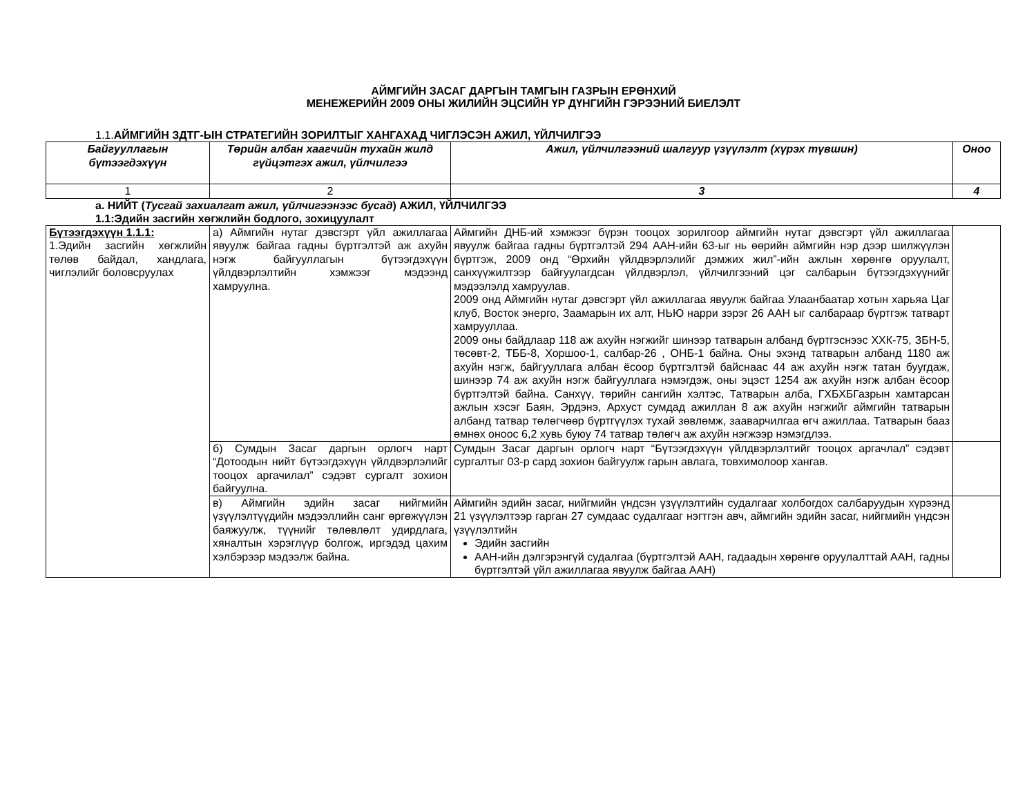АЙМГИЙН ЗАСАГ ДАРГЫН ТАМГЫН ГАЗРЫН ЕРӨНХИЙ
МЕНЕЖЕРИЙН 2009 ОНЫ ЖИЛИЙН ЭЦСИЙН ҮР ДҮНГИЙН ГЭРЭЭНИЙ БИЕЛЭЛТ
1.1.АЙМГИЙН ЗДТГ-ЫН СТРАТЕГИЙН ЗОРИЛТЫГ ХАНГАХАД ЧИГЛЭСЭН АЖИЛ, ҮЙЛЧИЛГЭЭ
| Байгууллагын бүтээгдэхүүн | Төрийн албан хаагчийн тухайн жилд гүйцэтгэх ажил, үйлчилгээ | Ажил, үйлчилгээний шалгуур үзүүлэлт (хүрэх түвшин) | Оноо |
| --- | --- | --- | --- |
| 1 | 2 | 3 | 4 |
а. НИЙТ (Тусгай захиалгат ажил, үйлчигээнээс бусад) АЖИЛ, ҮЙЛЧИЛГЭЭ
1.1:Эдийн засгийн хөгжлийн бодлого, зохицуулалт
| Бүтээгдэхүүн 1.1.1: 1.Эдийн засгийн хөгжлийн төлөв байдал, хандлага, чиглэлийг боловсруулах | а) Аймгийн нутаг дэвсгэрт үйл ажиллагаа явуулж байгаа гадны бүртгэлтэй аж ахуйн нэгж байгууллагын бүтээгдэхүүн үйлдвэрлэлтийн хэмжээг мэдээнд хамруулна. | Аймгийн ДНБ-ий хэмжээг бүрэн тооцох зорилгоор аймгийн нутаг дэвсгэрт үйл ажиллагаа явуулж байгаа гадны бүртгэлтэй 294 ААН-ийн 63-ыг нь өөрийн аймгийн нэр дээр шилжүүлэн бүртгэж, 2009 онд “Өрхийн үйлдвэрлэлийг дэмжих жил”-ийн ажлын хөрөнгө оруулалт, санхүүжилтээр байгуулагдсан үйлдвэрлэл, үйлчилгээний цэг салбарын бүтээгдэхүүнийг мэдээлэлд хамруулав. 2009 онд Аймгийн нутаг дэвсгэрт үйл ажиллагаа явуулж байгаа Улаанбаатар хотын харьяа Цаг клуб, Восток энерго, Заамарын их алт, НЬЮ нарри зэрэг 26 ААН ыг салбараар бүртгэж татварт хамрууллаа. 2009 оны байдлаар 118 аж ахуйн нэгжийг шинээр татварын албанд бүртгэснээс ХХК-75, ЗБН-5, төсөвт-2, ТББ-8, Хоршоо-1, салбар-26 , ОНБ-1 байна. Оны эхэнд татварын албанд 1180 аж ахуйн нэгж, байгууллага албан ёсоор бүртгэлтэй байснаас 44 аж ахуйн нэгж татан буугдаж, шинээр 74 аж ахуйн нэгж байгууллага нэмэгдэж, оны эцэст 1254 аж ахуйн нэгж албан ёсоор бүртгэлтэй байна. Санхүү, төрийн сангийн хэлтэс, Татварын алба, ГХБХБГазрын хамтарсан ажлын хэсэг Баян, Эрдэнэ, Архуст сумдад ажиллан 8 аж ахуйн нэгжийг аймгийн татварын албанд татвар төлөгчөөр бүртгүүлэх тухай зөвлөмж, зааварчилгаа өгч ажиллаа. Татварын бааз өмнөх оноос 6,2 хувь буюу 74 татвар төлөгч аж ахуйн нэгжээр нэмэгдлээ. | |
| | б) Сумдын Засаг даргын орлогч нарт “Дотоодын нийт бүтээгдэхүүн үйлдвэрлэлийг тооцох аргачилал” сэдэвт сургалт зохион байгуулна. | Сумдын Засаг даргын орлогч нарт “Бүтээгдэхүүн үйлдвэрлэлтийг тооцох аргачлал” сэдэвт сургалтыг 03-р сард зохион байгуулж гарын авлага, товхимолоор хангав. | |
| | в) Аймгийн эдийн засаг нийгмийн үзүүлэлтүүдийн мэдээллийн санг өргөжүүлэн баяжуулж, түүнийг төлөвлөлт удирдлага, хяналтын хэрэглүүр болгож, иргэдэд цахим хэлбэрээр мэдээлж байна. | Аймгийн эдийн засаг, нийгмийн үндсэн үзүүлэлтийн судалгааг холбогдох салбаруудын хүрээнд 21 үзүүлэлтээр гарган 27 сумдаас судалгааг нэгтгэн авч, аймгийн эдийн засаг, нийгмийн үндсэн үзүүлэлтийн Эдийн засгийн ААН-ийн дэлгэрэнгүй судалгаа (бүртгэлтэй ААН, гадаадын хөрөнгө оруулалттай ААН, гадны бүртгэлтэй үйл ажиллагаа явуулж байгаа ААН) | |